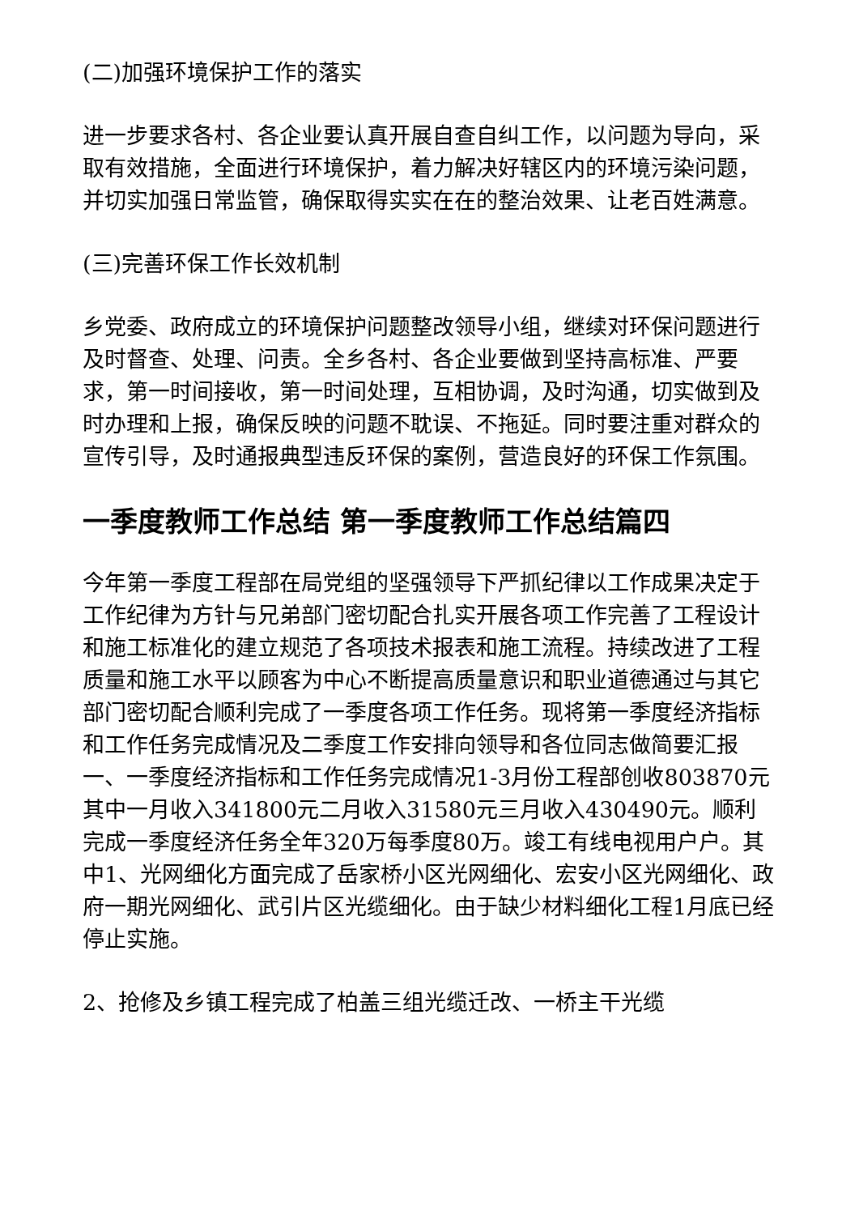(二)加强环境保护工作的落实
进一步要求各村、各企业要认真开展自查自纠工作，以问题为导向，采取有效措施，全面进行环境保护，着力解决好辖区内的环境污染问题，并切实加强日常监管，确保取得实实在在的整治效果、让老百姓满意。
(三)完善环保工作长效机制
乡党委、政府成立的环境保护问题整改领导小组，继续对环保问题进行及时督查、处理、问责。全乡各村、各企业要做到坚持高标准、严要求，第一时间接收，第一时间处理，互相协调，及时沟通，切实做到及时办理和上报，确保反映的问题不耽误、不拖延。同时要注重对群众的宣传引导，及时通报典型违反环保的案例，营造良好的环保工作氛围。
一季度教师工作总结 第一季度教师工作总结篇四
今年第一季度工程部在局党组的坚强领导下严抓纪律以工作成果决定于工作纪律为方针与兄弟部门密切配合扎实开展各项工作完善了工程设计和施工标准化的建立规范了各项技术报表和施工流程。持续改进了工程质量和施工水平以顾客为中心不断提高质量意识和职业道德通过与其它部门密切配合顺利完成了一季度各项工作任务。现将第一季度经济指标和工作任务完成情况及二季度工作安排向领导和各位同志做简要汇报一、一季度经济指标和工作任务完成情况1-3月份工程部创收803870元其中一月收入341800元二月收入31580元三月收入430490元。顺利完成一季度经济任务全年320万每季度80万。竣工有线电视用户户。其中1、光网细化方面完成了岳家桥小区光网细化、宏安小区光网细化、政府一期光网细化、武引片区光缆细化。由于缺少材料细化工程1月底已经停止实施。
2、抢修及乡镇工程完成了柏盖三组光缆迁改、一桥主干光缆